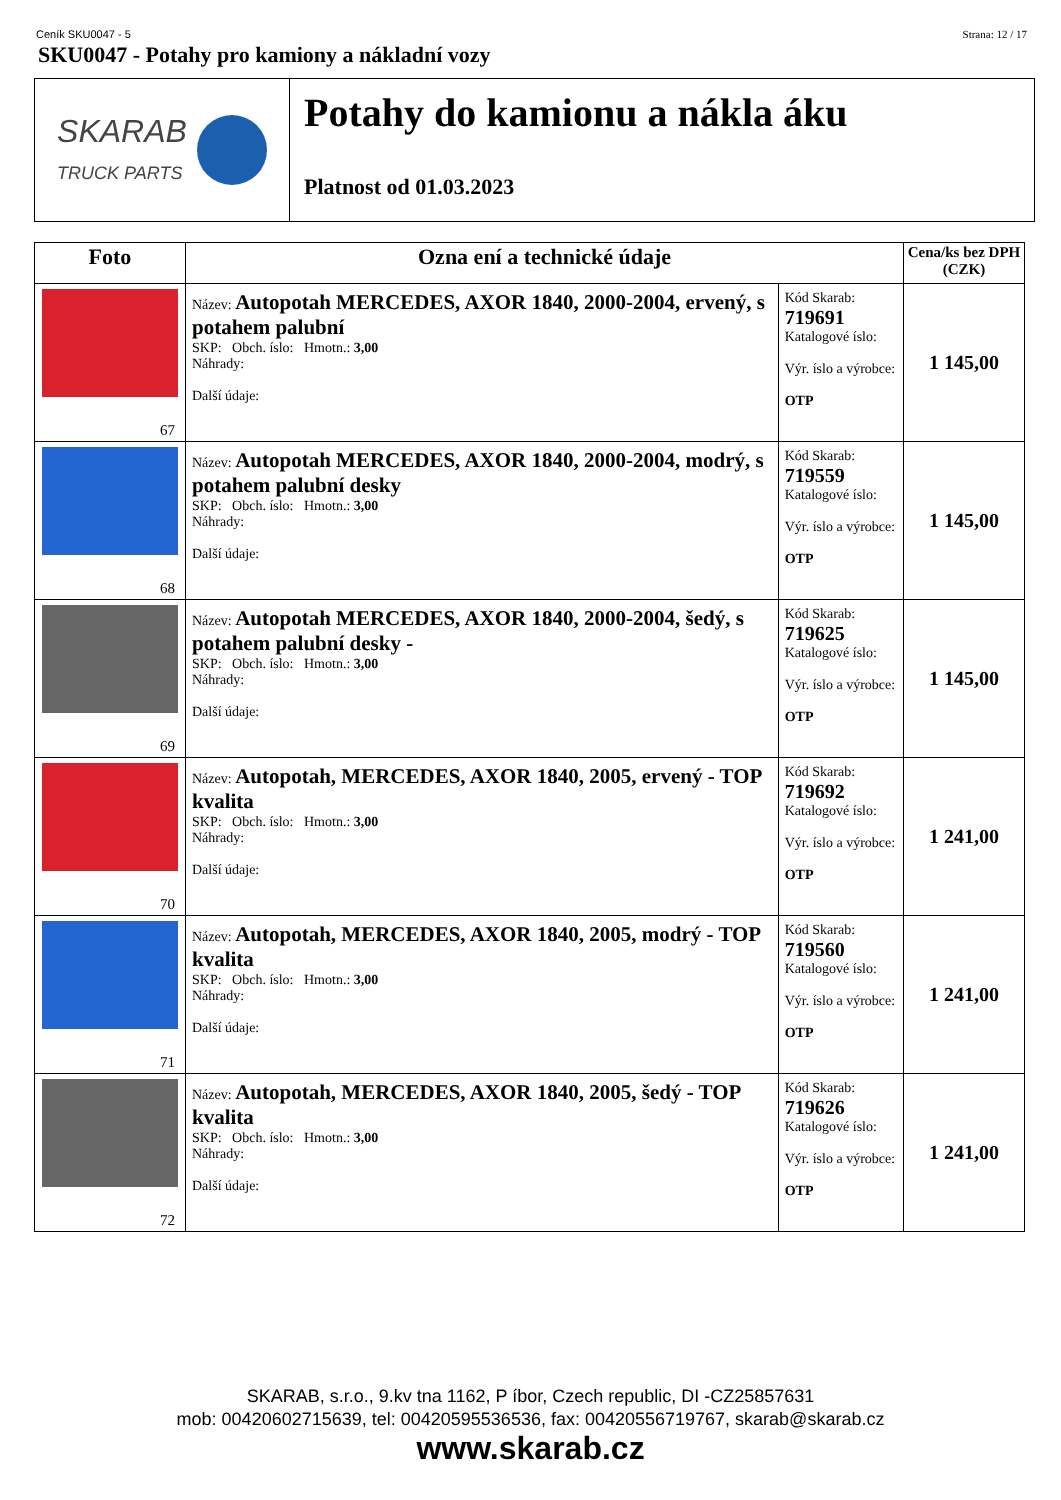Ceník SKU0047 - 5 Strana: 12 / 17
SKU0047 - Potahy pro kamiony a nákladní vozy
SKARAB
TRUCK PARTS
Potahy do kamionu a nákla áku
Platnost od 01.03.2023
| Foto | Ozna ení a technické údaje | | Cena/ks bez DPH (CZK) |
| --- | --- | --- | --- |
| 67 | Název: Autopotah MERCEDES, AXOR 1840, 2000-2004, ervený, s potahem palubní SKP: Obch. íslo: Hmotn.: 3,00 Náhrady: Další údaje: | Kód Skarab: 719691 Katalogové íslo: Výr. íslo a výrobce: OTP | 1 145,00 |
| 68 | Název: Autopotah MERCEDES, AXOR 1840, 2000-2004, modrý, s potahem palubní desky SKP: Obch. íslo: Hmotn.: 3,00 Náhrady: Další údaje: | Kód Skarab: 719559 Katalogové íslo: Výr. íslo a výrobce: OTP | 1 145,00 |
| 69 | Název: Autopotah MERCEDES, AXOR 1840, 2000-2004, šedý, s potahem palubní desky - SKP: Obch. íslo: Hmotn.: 3,00 Náhrady: Další údaje: | Kód Skarab: 719625 Katalogové íslo: Výr. íslo a výrobce: OTP | 1 145,00 |
| 70 | Název: Autopotah, MERCEDES, AXOR 1840, 2005, ervený - TOP kvalita SKP: Obch. íslo: Hmotn.: 3,00 Náhrady: Další údaje: | Kód Skarab: 719692 Katalogové íslo: Výr. íslo a výrobce: OTP | 1 241,00 |
| 71 | Název: Autopotah, MERCEDES, AXOR 1840, 2005, modrý - TOP kvalita SKP: Obch. íslo: Hmotn.: 3,00 Náhrady: Další údaje: | Kód Skarab: 719560 Katalogové íslo: Výr. íslo a výrobce: OTP | 1 241,00 |
| 72 | Název: Autopotah, MERCEDES, AXOR 1840, 2005, šedý - TOP kvalita SKP: Obch. íslo: Hmotn.: 3,00 Náhrady: Další údaje: | Kód Skarab: 719626 Katalogové íslo: Výr. íslo a výrobce: OTP | 1 241,00 |
SKARAB, s.r.o., 9.kv tna 1162, P íbor, Czech republic, DI -CZ25857631
mob: 00420602715639, tel: 00420595536536, fax: 00420556719767, skarab@skarab.cz
www.skarab.cz